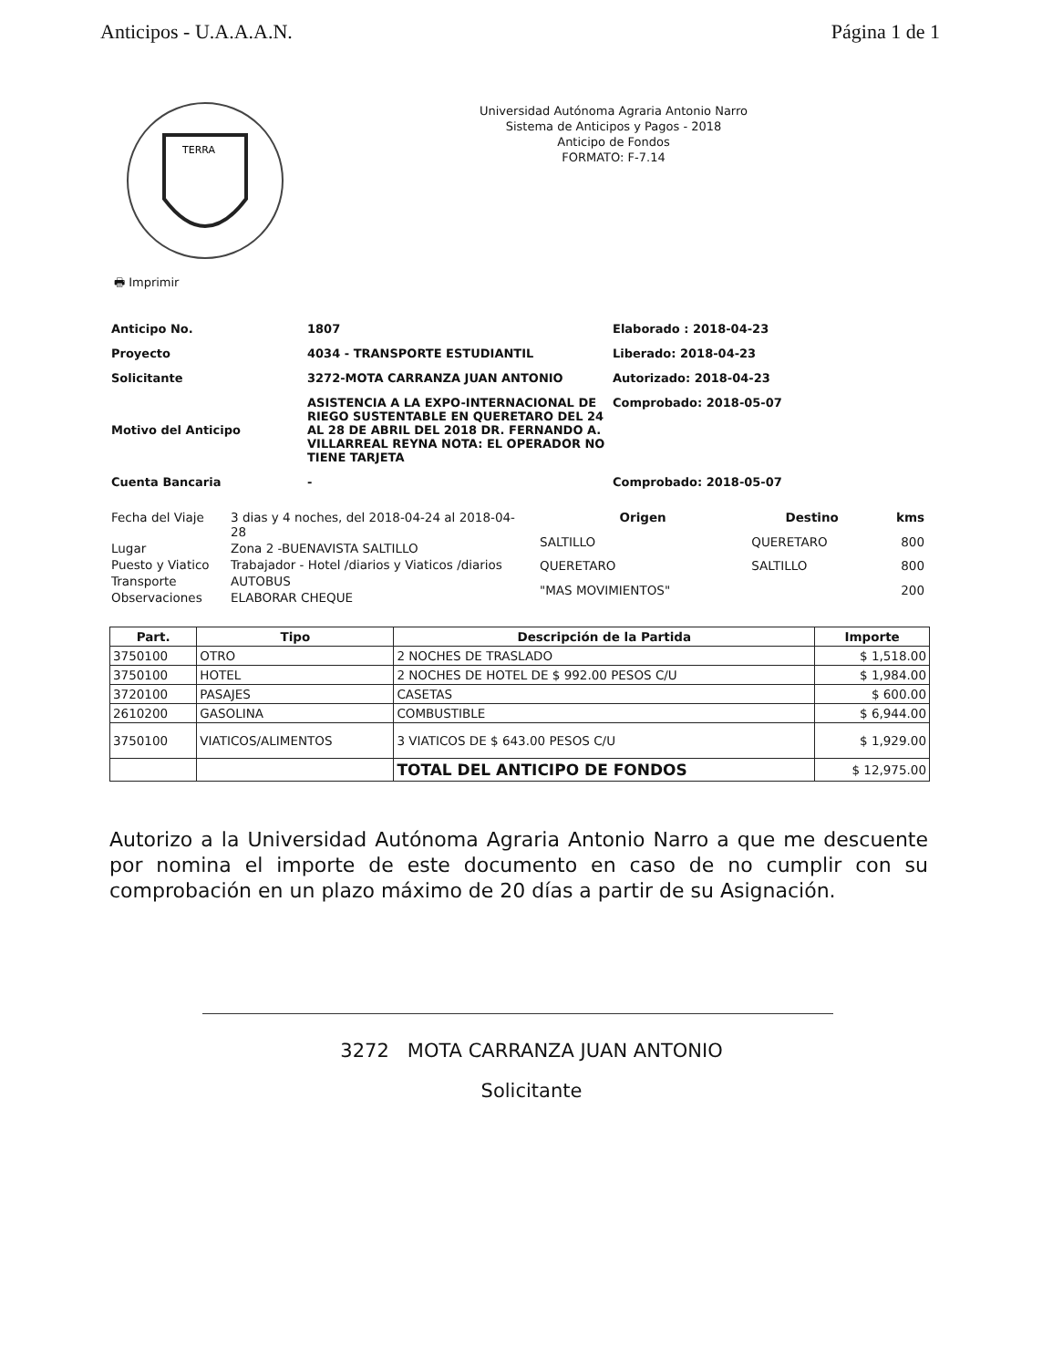Anticipos - U.A.A.A.N. Página 1 de 1
TERRA
Universidad Autónoma Agraria Antonio Narro
Sistema de Anticipos y Pagos - 2018
Anticipo de Fondos
FORMATO: F-7.14
🖶 Imprimir
Anticipo No.
1807
Elaborado : 2018-04-23
Proyecto
4034 - TRANSPORTE ESTUDIANTIL
Liberado: 2018-04-23
Solicitante
3272-MOTA CARRANZA JUAN ANTONIO
Autorizado: 2018-04-23
Motivo del Anticipo
ASISTENCIA A LA EXPO-INTERNACIONAL DE RIEGO SUSTENTABLE EN QUERETARO DEL 24 AL 28 DE ABRIL DEL 2018 DR. FERNANDO A. VILLARREAL REYNA NOTA: EL OPERADOR NO TIENE TARJETA
Comprobado: 2018-05-07
Cuenta Bancaria
-
Comprobado: 2018-05-07
| Fecha del Viaje | 3 dias y 4 noches, del 2018-04-24 al 2018-04-28 |
| Lugar | Zona 2 -BUENAVISTA SALTILLO |
| Puesto y Viatico | Trabajador - Hotel /diarios y Viaticos /diarios |
| Transporte | AUTOBUS |
| Observaciones | ELABORAR CHEQUE |
| Origen | Destino | kms |
| --- | --- | --- |
| SALTILLO | QUERETARO | 800 |
| QUERETARO | SALTILLO | 800 |
| "MAS MOVIMIENTOS" | | 200 |
| Part. | Tipo | Descripción de la Partida | Importe |
| --- | --- | --- | --- |
| 3750100 | OTRO | 2 NOCHES DE TRASLADO | $ 1,518.00 |
| 3750100 | HOTEL | 2 NOCHES DE HOTEL DE $ 992.00 PESOS C/U | $ 1,984.00 |
| 3720100 | PASAJES | CASETAS | $ 600.00 |
| 2610200 | GASOLINA | COMBUSTIBLE | $ 6,944.00 |
| 3750100 | VIATICOS/ALIMENTOS | 3 VIATICOS DE $ 643.00 PESOS C/U | $ 1,929.00 |
| | | TOTAL DEL ANTICIPO DE FONDOS | $ 12,975.00 |
Autorizo a la Universidad Autónoma Agraria Antonio Narro a que me descuente por nomina el importe de este documento en caso de no cumplir con su comprobación en un plazo máximo de 20 días a partir de su Asignación.
3272 MOTA CARRANZA JUAN ANTONIO
Solicitante